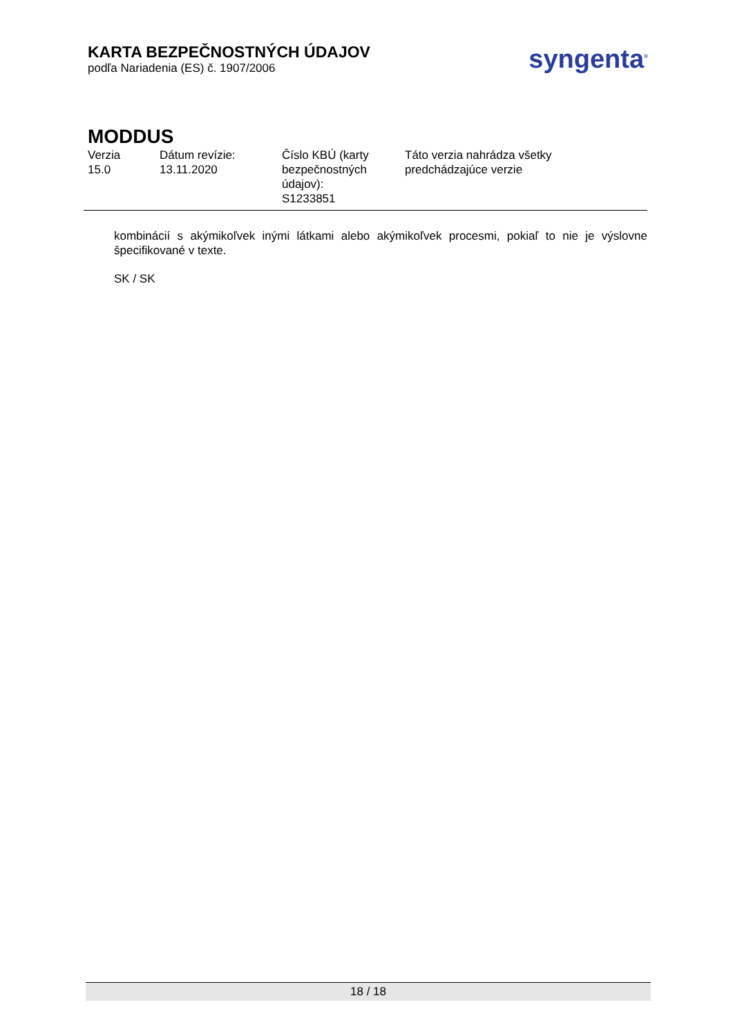KARTA BEZPEČNOSTNÝCH ÚDAJOV
podľa Nariadenia (ES) č. 1907/2006
syngenta<sup>®</sup>
MODDUS
Verzia
15.0
Dátum revízie:
13.11.2020
Číslo KBÚ (karty bezpečnostných údajov):
S1233851
Táto verzia nahrádza všetky
predchádzajúce verzie
kombinácií s akýmikoľvek inými látkami alebo akýmikoľvek procesmi, pokiaľ to nie je výslovne špecifikované v texte.
SK / SK
18 / 18